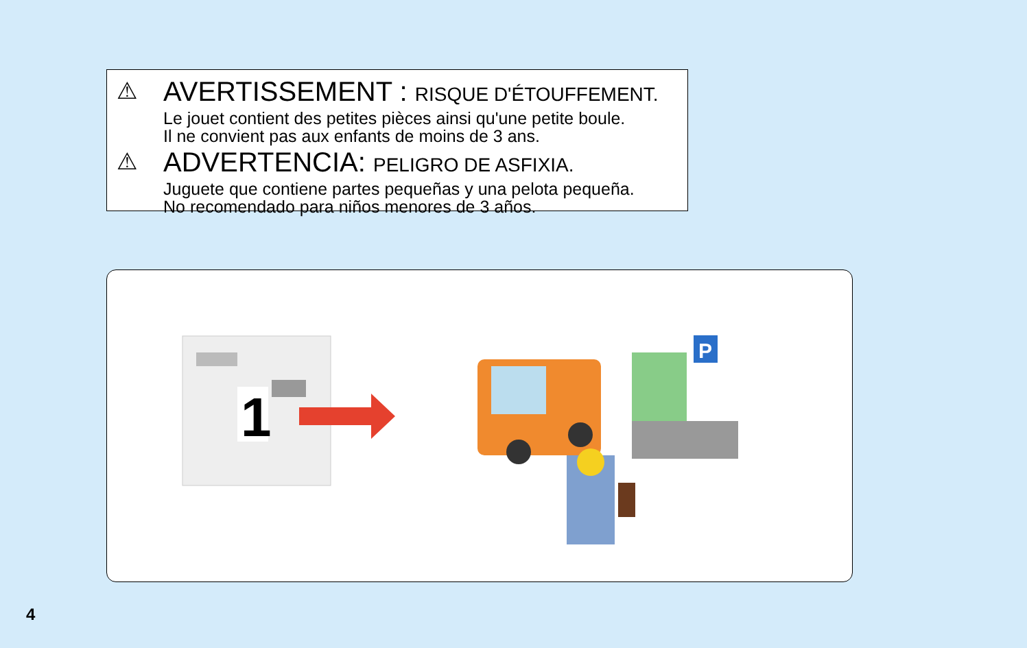⚠
AVERTISSEMENT : RISQUE D'ÉTOUFFEMENT.
Le jouet contient des petites pièces ainsi qu'une petite boule.
Il ne convient pas aux enfants de moins de 3 ans.
⚠
ADVERTENCIA: PELIGRO DE ASFIXIA.
Juguete que contiene partes pequeñas y una pelota pequeña.
No recomendado para niños menores de 3 años.
1
P
4